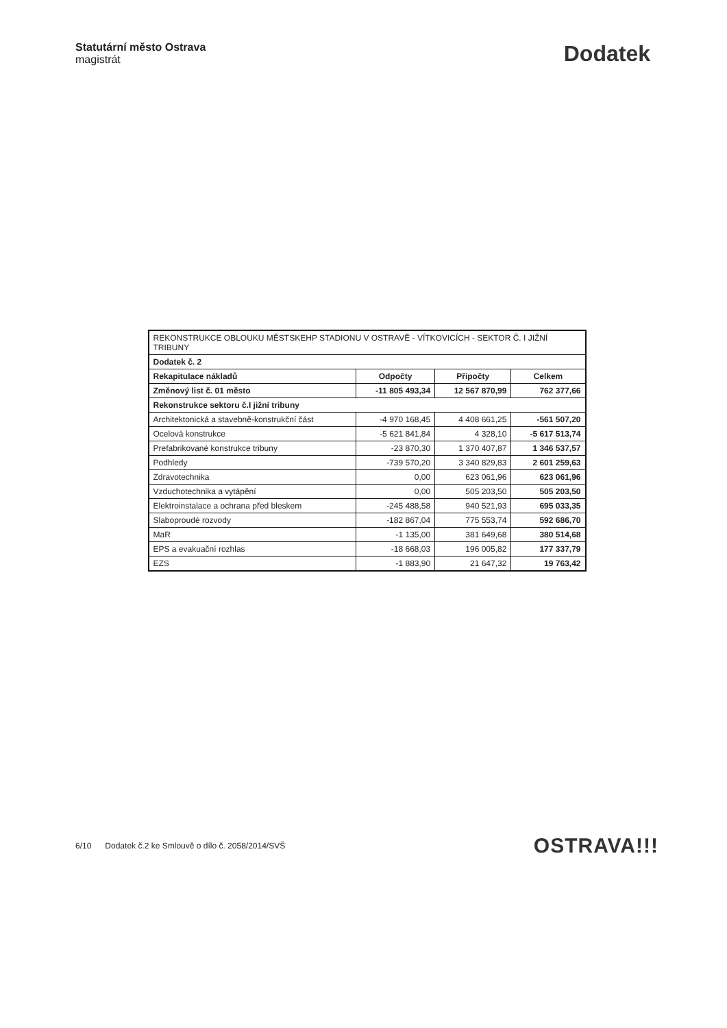Statutární město Ostrava
magistrát
Dodatek
| REKONSTRUKCE OBLOUKU MĚSTSKEHP STADIONU V OSTRAVĚ - VÍTKOVICÍCH - SEKTOR Č. I JIŽNÍ TRIBUNY | | | |
| Dodatek č. 2 | | | |
| Rekapitulace nákladů | Odpočty | Připočty | Celkem |
| Změnový list č. 01 město | -11 805 493,34 | 12 567 870,99 | 762 377,66 |
| Rekonstrukce sektoru č.I jižní tribuny | | | |
| Architektonická a stavebně-konstrukční část | -4 970 168,45 | 4 408 661,25 | -561 507,20 |
| Ocelová konstrukce | -5 621 841,84 | 4 328,10 | -5 617 513,74 |
| Prefabrikované konstrukce tribuny | -23 870,30 | 1 370 407,87 | 1 346 537,57 |
| Podhledy | -739 570,20 | 3 340 829,83 | 2 601 259,63 |
| Zdravotechnika | 0,00 | 623 061,96 | 623 061,96 |
| Vzduchotechnika a vytápění | 0,00 | 505 203,50 | 505 203,50 |
| Elektroinstalace a ochrana před bleskem | -245 488,58 | 940 521,93 | 695 033,35 |
| Slaboproudé rozvody | -182 867,04 | 775 553,74 | 592 686,70 |
| MaR | -1 135,00 | 381 649,68 | 380 514,68 |
| EPS a evakuační rozhlas | -18 668,03 | 196 005,82 | 177 337,79 |
| EZS | -1 883,90 | 21 647,32 | 19 763,42 |
6/10 Dodatek č.2 ke Smlouvě o dílo č. 2058/2014/SVŠ
OSTRAVA!!!